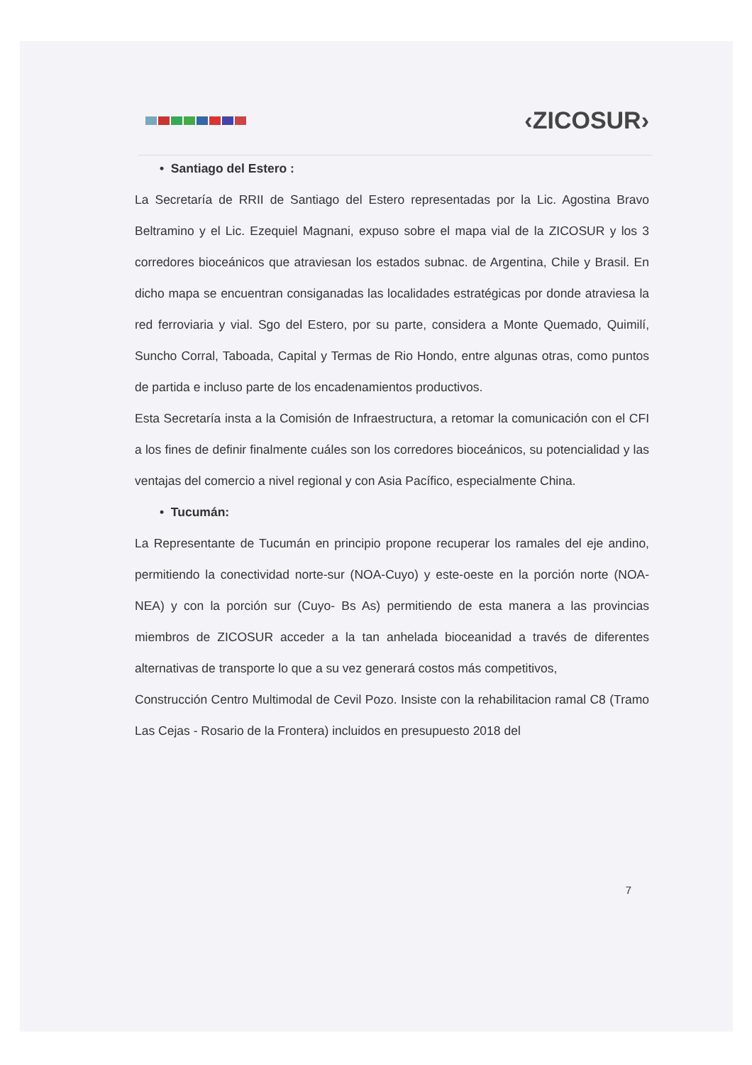‹ZICOSUR›
• Santiago del Estero :
La Secretaría de RRII de Santiago del Estero representadas por la Lic. Agostina Bravo Beltramino y el Lic. Ezequiel Magnani, expuso sobre el mapa vial de la ZICOSUR y los 3 corredores bioceánicos que atraviesan los estados subnac. de Argentina, Chile y Brasil. En dicho mapa se encuentran consiganadas las localidades estratégicas por donde atraviesa la red ferroviaria y vial. Sgo del Estero, por su parte, considera a Monte Quemado, Quimilí, Suncho Corral, Taboada, Capital y Termas de Rio Hondo, entre algunas otras, como puntos de partida e incluso parte de los encadenamientos productivos.
Esta Secretaría insta a la Comisión de Infraestructura, a retomar la comunicación con el CFI a los fines de definir finalmente cuáles son los corredores bioceánicos, su potencialidad y las ventajas del comercio a nivel regional y con Asia Pacífico, especialmente China.
• Tucumán:
La Representante de Tucumán en principio propone recuperar los ramales del eje andino, permitiendo la conectividad norte-sur (NOA-Cuyo) y este-oeste en la porción norte (NOA-NEA) y con la porción sur (Cuyo- Bs As) permitiendo de esta manera a las provincias miembros de ZICOSUR acceder a la tan anhelada bioceanidad a través de diferentes alternativas de transporte lo que a su vez generará costos más competitivos,
Construcción Centro Multimodal de Cevil Pozo. Insiste con la rehabilitacion ramal C8 (Tramo Las Cejas - Rosario de la Frontera) incluidos en presupuesto 2018 del
7